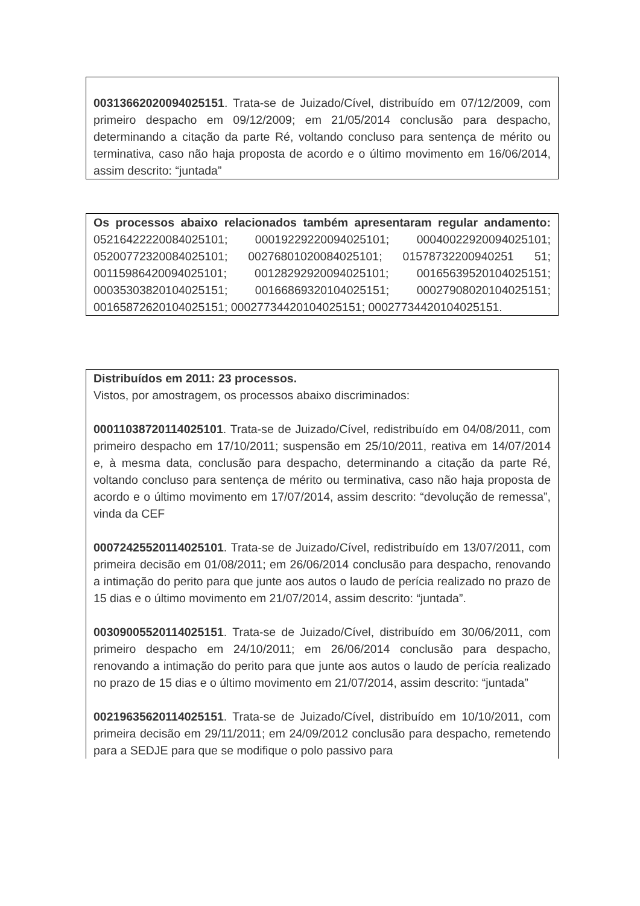00313662020094025151. Trata-se de Juizado/Cível, distribuído em 07/12/2009, com primeiro despacho em 09/12/2009; em 21/05/2014 conclusão para despacho, determinando a citação da parte Ré, voltando concluso para sentença de mérito ou terminativa, caso não haja proposta de acordo e o último movimento em 16/06/2014, assim descrito: “juntada”
Os processos abaixo relacionados também apresentaram regular andamento: 05216422220084025101; 00019229220094025101; 00040022920094025101; 05200772320084025101; 00276801020084025101; 01578732200940251 51; 00115986420094025101; 00128292920094025101; 00165639520104025151; 00035303820104025151; 00166869320104025151; 00027908020104025151; 00165872620104025151; 00027734420104025151; 00027734420104025151.
Distribuídos em 2011: 23 processos.
Vistos, por amostragem, os processos abaixo discriminados:
00011038720114025101. Trata-se de Juizado/Cível, redistribuído em 04/08/2011, com primeiro despacho em 17/10/2011; suspensão em 25/10/2011, reativa em 14/07/2014 e, à mesma data, conclusão para despacho, determinando a citação da parte Ré, voltando concluso para sentença de mérito ou terminativa, caso não haja proposta de acordo e o último movimento em 17/07/2014, assim descrito: “devolução de remessa”, vinda da CEF
00072425520114025101. Trata-se de Juizado/Cível, redistribuído em 13/07/2011, com primeira decisão em 01/08/2011; em 26/06/2014 conclusão para despacho, renovando a intimação do perito para que junte aos autos o laudo de perícia realizado no prazo de 15 dias e o último movimento em 21/07/2014, assim descrito: “juntada”.
00309005520114025151. Trata-se de Juizado/Cível, distribuído em 30/06/2011, com primeiro despacho em 24/10/2011; em 26/06/2014 conclusão para despacho, renovando a intimação do perito para que junte aos autos o laudo de perícia realizado no prazo de 15 dias e o último movimento em 21/07/2014, assim descrito: “juntada”
00219635620114025151. Trata-se de Juizado/Cível, distribuído em 10/10/2011, com primeira decisão em 29/11/2011; em 24/09/2012 conclusão para despacho, remetendo para a SEDJE para que se modifique o polo passivo para